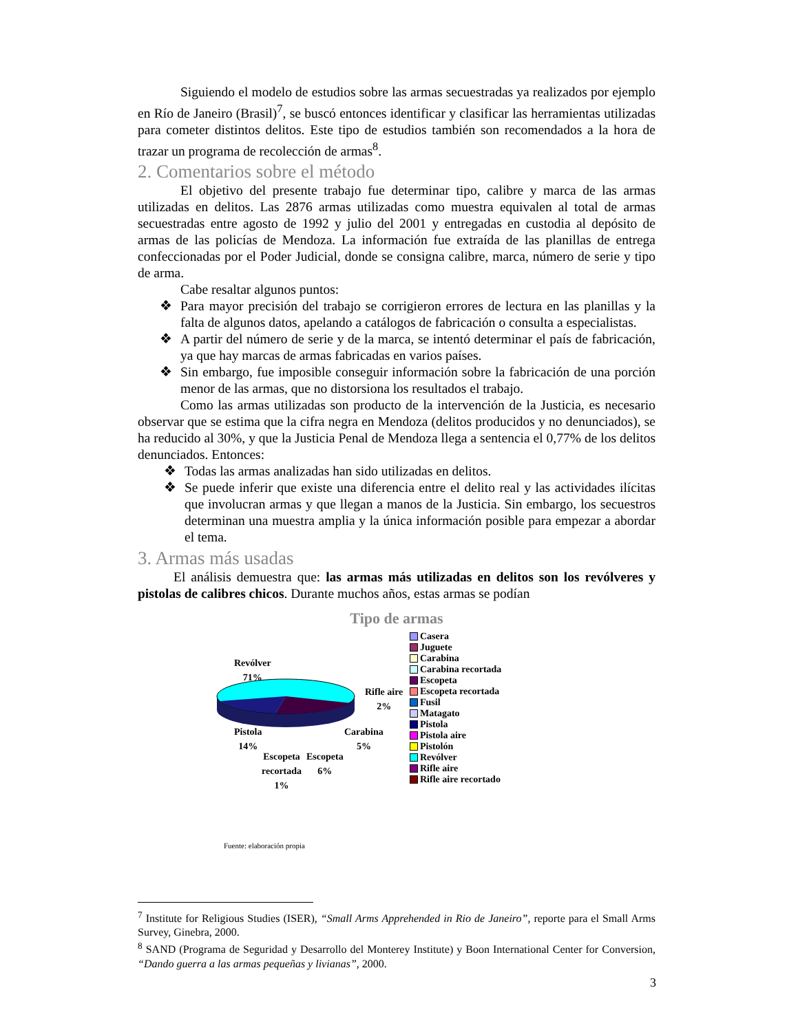Siguiendo el modelo de estudios sobre las armas secuestradas ya realizados por ejemplo en Río de Janeiro (Brasil)<sup>7</sup>, se buscó entonces identificar y clasificar las herramientas utilizadas para cometer distintos delitos. Este tipo de estudios también son recomendados a la hora de trazar un programa de recolección de armas<sup>8</sup>.
2. Comentarios sobre el método
El objetivo del presente trabajo fue determinar tipo, calibre y marca de las armas utilizadas en delitos. Las 2876 armas utilizadas como muestra equivalen al total de armas secuestradas entre agosto de 1992 y julio del 2001 y entregadas en custodia al depósito de armas de las policías de Mendoza. La información fue extraída de las planillas de entrega confeccionadas por el Poder Judicial, donde se consigna calibre, marca, número de serie y tipo de arma.
Cabe resaltar algunos puntos:
❖ Para mayor precisión del trabajo se corrigieron errores de lectura en las planillas y la falta de algunos datos, apelando a catálogos de fabricación o consulta a especialistas.
❖ A partir del número de serie y de la marca, se intentó determinar el país de fabricación, ya que hay marcas de armas fabricadas en varios países.
❖ Sin embargo, fue imposible conseguir información sobre la fabricación de una porción menor de las armas, que no distorsiona los resultados el trabajo.
Como las armas utilizadas son producto de la intervención de la Justicia, es necesario observar que se estima que la cifra negra en Mendoza (delitos producidos y no denunciados), se ha reducido al 30%, y que la Justicia Penal de Mendoza llega a sentencia el 0,77% de los delitos denunciados. Entonces:
❖ Todas las armas analizadas han sido utilizadas en delitos.
❖ Se puede inferir que existe una diferencia entre el delito real y las actividades ilícitas que involucran armas y que llegan a manos de la Justicia. Sin embargo, los secuestros determinan una muestra amplia y la única información posible para empezar a abordar el tema.
3. Armas más usadas
El análisis demuestra que: las armas más utilizadas en delitos son los revólveres y pistolas de calibres chicos. Durante muchos años, estas armas se podían
Tipo de armas
Revólver
71%
Rifle aire
2%
Pistola
14%
Carabina
5%
Escopeta
recortada
1%
Escopeta
6%
Casera
Juguete
Carabina
Carabina recortada
Escopeta
Escopeta recortada
Fusil
Matagato
Pistola
Pistola aire
Pistolón
Revólver
Rifle aire
Rifle aire recortado
Fuente: elaboración propia
<sup>7</sup> Institute for Religious Studies (ISER), “Small Arms Apprehended in Rio de Janeiro”, reporte para el Small Arms Survey, Ginebra, 2000.
<sup>8</sup> SAND (Programa de Seguridad y Desarrollo del Monterey Institute) y Boon International Center for Conversion, “Dando guerra a las armas pequeñas y livianas”, 2000.
3